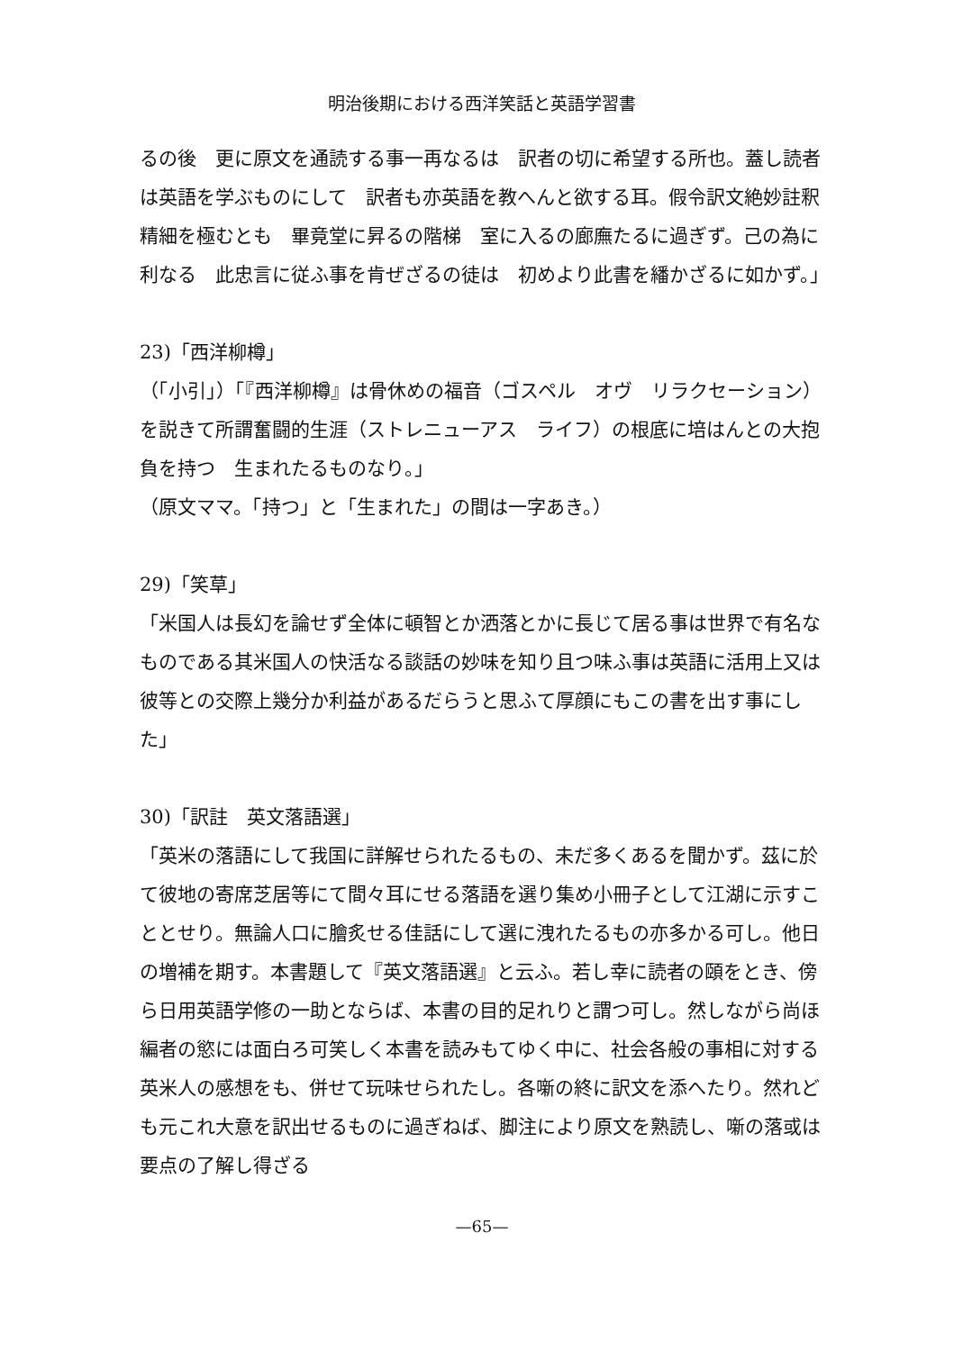明治後期における西洋笑話と英語学習書
るの後　更に原文を通読する事一再なるは　訳者の切に希望する所也。蓋し読者は英語を学ぶものにして　訳者も亦英語を教へんと欲する耳。假令訳文絶妙註釈精細を極むとも　畢竟堂に昇るの階梯　室に入るの廊廡たるに過ぎず。己の為に利なる　此忠言に従ふ事を肯ぜざるの徒は　初めより此書を繙かざるに如かず。」
23)「西洋柳樽」
（「小引」）「『西洋柳樽』は骨休めの福音（ゴスペル　オヴ　リラクセーション）を説きて所謂奮闘的生涯（ストレニューアス　ライフ）の根底に培はんとの大抱負を持つ　生まれたるものなり。」
（原文ママ。「持つ」と「生まれた」の間は一字あき。）
29)「笑草」
「米国人は長幻を論せず全体に頓智とか洒落とかに長じて居る事は世界で有名なものである其米国人の快活なる談話の妙味を知り且つ味ふ事は英語に活用上又は彼等との交際上幾分か利益があるだらうと思ふて厚顔にもこの書を出す事にした」
30)「訳註　英文落語選」
「英米の落語にして我国に詳解せられたるもの、未だ多くあるを聞かず。茲に於て彼地の寄席芝居等にて間々耳にせる落語を選り集め小冊子として江湖に示すこととせり。無論人口に膾炙せる佳話にして選に洩れたるもの亦多かる可し。他日の増補を期す。本書題して『英文落語選』と云ふ。若し幸に読者の頤をとき、傍ら日用英語学修の一助とならば、本書の目的足れりと謂つ可し。然しながら尚ほ編者の慾には面白ろ可笑しく本書を読みもてゆく中に、社会各般の事相に対する英米人の感想をも、併せて玩味せられたし。各噺の終に訳文を添へたり。然れども元これ大意を訳出せるものに過ぎねば、脚注により原文を熟読し、噺の落或は要点の了解し得ざる
—65—